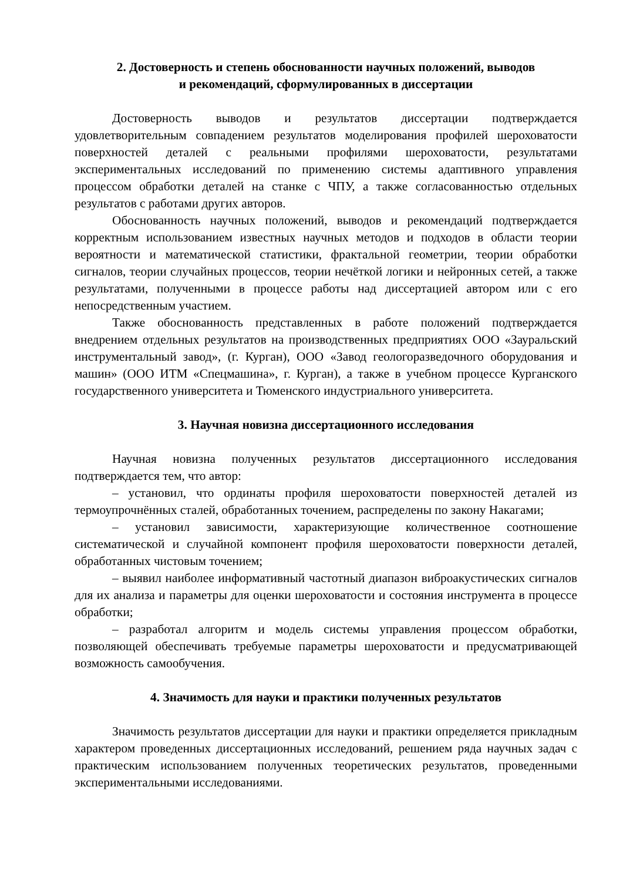2. Достоверность и степень обоснованности научных положений, выводов
и рекомендаций, сформулированных в диссертации
Достоверность выводов и результатов диссертации подтверждается удовлетворительным совпадением результатов моделирования профилей шероховатости поверхностей деталей с реальными профилями шероховатости, результатами экспериментальных исследований по применению системы адаптивного управления процессом обработки деталей на станке с ЧПУ, а также согласованностью отдельных результатов с работами других авторов.
Обоснованность научных положений, выводов и рекомендаций подтверждается корректным использованием известных научных методов и подходов в области теории вероятности и математической статистики, фрактальной геометрии, теории обработки сигналов, теории случайных процессов, теории нечёткой логики и нейронных сетей, а также результатами, полученными в процессе работы над диссертацией автором или с его непосредственным участием.
Также обоснованность представленных в работе положений подтверждается внедрением отдельных результатов на производственных предприятиях ООО «Зауральский инструментальный завод», (г. Курган), ООО «Завод геологоразведочного оборудования и машин» (ООО ИТМ «Спецмашина», г. Курган), а также в учебном процессе Курганского государственного университета и Тюменского индустриального университета.
3. Научная новизна диссертационного исследования
Научная новизна полученных результатов диссертационного исследования подтверждается тем, что автор:
– установил, что ординаты профиля шероховатости поверхностей деталей из термоупрочнённых сталей, обработанных точением, распределены по закону Накагами;
– установил зависимости, характеризующие количественное соотношение систематической и случайной компонент профиля шероховатости поверхности деталей, обработанных чистовым точением;
– выявил наиболее информативный частотный диапазон виброакустических сигналов для их анализа и параметры для оценки шероховатости и состояния инструмента в процессе обработки;
– разработал алгоритм и модель системы управления процессом обработки, позволяющей обеспечивать требуемые параметры шероховатости и предусматривающей возможность самообучения.
4. Значимость для науки и практики полученных результатов
Значимость результатов диссертации для науки и практики определяется прикладным характером проведенных диссертационных исследований, решением ряда научных задач с практическим использованием полученных теоретических результатов, проведенными экспериментальными исследованиями.